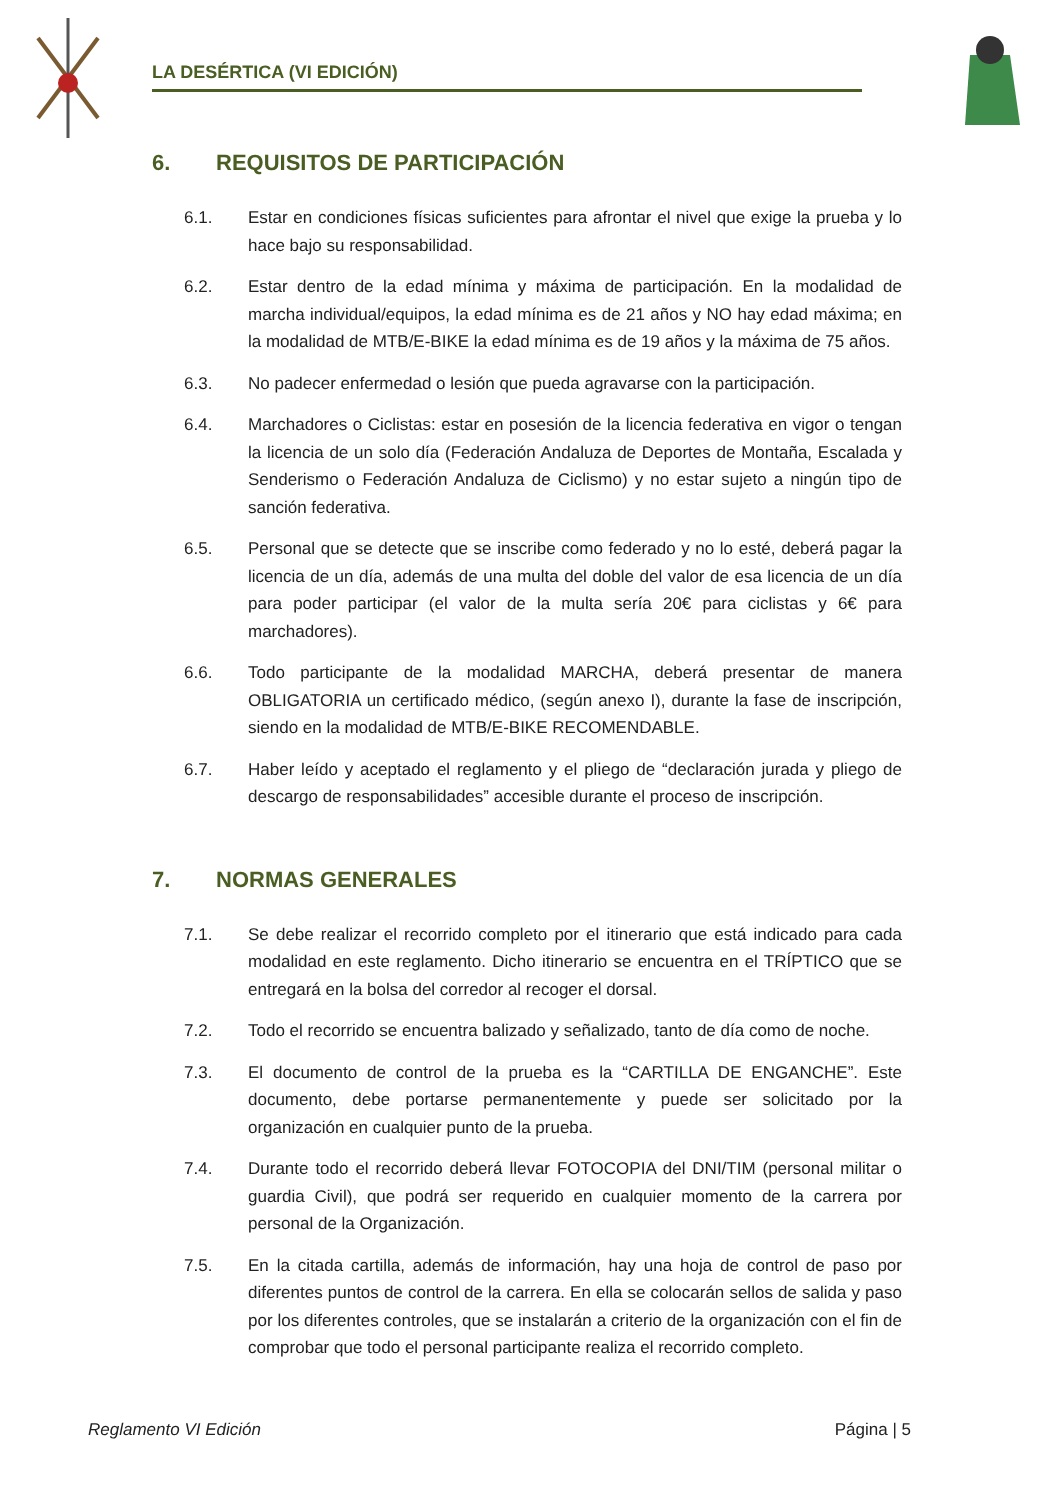LA DESÉRTICA (VI EDICIÓN)
6. REQUISITOS DE PARTICIPACIÓN
6.1. Estar en condiciones físicas suficientes para afrontar el nivel que exige la prueba y lo hace bajo su responsabilidad.
6.2. Estar dentro de la edad mínima y máxima de participación. En la modalidad de marcha individual/equipos, la edad mínima es de 21 años y NO hay edad máxima; en la modalidad de MTB/E-BIKE la edad mínima es de 19 años y la máxima de 75 años.
6.3. No padecer enfermedad o lesión que pueda agravarse con la participación.
6.4. Marchadores o Ciclistas: estar en posesión de la licencia federativa en vigor o tengan la licencia de un solo día (Federación Andaluza de Deportes de Montaña, Escalada y Senderismo o Federación Andaluza de Ciclismo) y no estar sujeto a ningún tipo de sanción federativa.
6.5. Personal que se detecte que se inscribe como federado y no lo esté, deberá pagar la licencia de un día, además de una multa del doble del valor de esa licencia de un día para poder participar (el valor de la multa sería 20€ para ciclistas y 6€ para marchadores).
6.6. Todo participante de la modalidad MARCHA, deberá presentar de manera OBLIGATORIA un certificado médico, (según anexo I), durante la fase de inscripción, siendo en la modalidad de MTB/E-BIKE RECOMENDABLE.
6.7. Haber leído y aceptado el reglamento y el pliego de “declaración jurada y pliego de descargo de responsabilidades” accesible durante el proceso de inscripción.
7. NORMAS GENERALES
7.1. Se debe realizar el recorrido completo por el itinerario que está indicado para cada modalidad en este reglamento. Dicho itinerario se encuentra en el TRÍPTICO que se entregará en la bolsa del corredor al recoger el dorsal.
7.2. Todo el recorrido se encuentra balizado y señalizado, tanto de día como de noche.
7.3. El documento de control de la prueba es la “CARTILLA DE ENGANCHE”. Este documento, debe portarse permanentemente y puede ser solicitado por la organización en cualquier punto de la prueba.
7.4. Durante todo el recorrido deberá llevar FOTOCOPIA del DNI/TIM (personal militar o guardia Civil), que podrá ser requerido en cualquier momento de la carrera por personal de la Organización.
7.5. En la citada cartilla, además de información, hay una hoja de control de paso por diferentes puntos de control de la carrera. En ella se colocarán sellos de salida y paso por los diferentes controles, que se instalarán a criterio de la organización con el fin de comprobar que todo el personal participante realiza el recorrido completo.
Reglamento VI Edición Página | 5